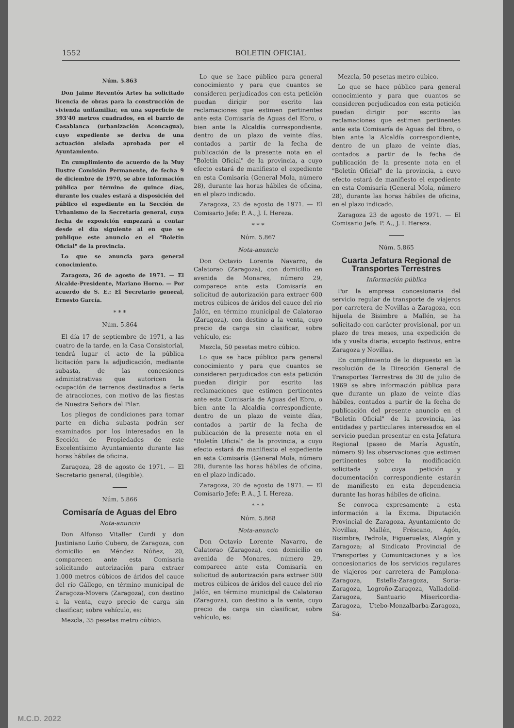1552 BOLETIN OFICIAL
Núm. 5.863
Don Jaime Reventós Artes ha solicitado licencia de obras para la construcción de vivienda unifamiliar, en una superficie de 393'40 metros cuadrados, en el barrio de Casablanca (urbanización Aconcagua), cuyo expediente se deriva de una actuación aislada aprobada por el Ayuntamiento.
En cumplimiento de acuerdo de la Muy Ilustre Comisión Permanente, de fecha 9 de diciembre de 1970, se abre información pública por término de quince días, durante los cuales estará a disposición del público el expediente en la Sección de Urbanismo de la Secretaría general, cuya fecha de exposición empezará a contar desde el día siguiente al en que se publique este anuncio en el "Boletín Oficial" de la provincia.
Lo que se anuncia para general conocimiento.
Zaragoza, 26 de agosto de 1971. — El Alcalde-Presidente, Mariano Horno. — Por acuerdo de S. E.: El Secretario general, Ernesto García.
* * *
Núm. 5.864
El día 17 de septiembre de 1971, a las cuatro de la tarde, en la Casa Consistorial, tendrá lugar el acto de la pública licitación para la adjudicación, mediante subasta, de las concesiones administrativas que autoricen la ocupación de terrenos destinados a feria de atracciones, con motivo de las fiestas de Nuestra Señora del Pilar.
Los pliegos de condiciones para tomar parte en dicha subasta podrán ser examinados por los interesados en la Sección de Propiedades de este Excelentísimo Ayuntamiento durante las horas hábiles de oficina.
Zaragoza, 28 de agosto de 1971. — El Secretario general, (ilegible).
Núm. 5.866
Comisaría de Aguas del Ebro
Nota-anuncio
Don Alfonso Vitaller Curdi y don Justiniano Luño Cubero, de Zaragoza, con domicilio en Méndez Núñez, 20, comparecen ante esta Comisaría solicitando autorización para extraer 1.000 metros cúbicos de áridos del cauce del río Gállego, en término municipal de Zaragoza-Movera (Zaragoza), con destino a la venta, cuyo precio de carga sin clasificar, sobre vehículo, es:
Mezcla, 35 pesetas metro cúbico.
Lo que se hace público para general conocimiento y para que cuantos se consideren perjudicados con esta petición puedan dirigir por escrito las reclamaciones que estimen pertinentes ante esta Comisaría de Aguas del Ebro, o bien ante la Alcaldía correspondiente, dentro de un plazo de veinte días, contados a partir de la fecha de publicación de la presente nota en el "Boletín Oficial" de la provincia, a cuyo efecto estará de manifiesto el expediente en esta Comisaría (General Mola, número 28), durante las horas hábiles de oficina, en el plazo indicado.
Zaragoza, 23 de agosto de 1971. — El Comisario Jefe: P. A., J. I. Hereza.
* * *
Núm. 5.867
Nota-anuncio
Don Octavio Lorente Navarro, de Calatorao (Zaragoza), con domicilio en avenida de Monares, número 29, comparece ante esta Comisaría en solicitud de autorización para extraer 600 metros cúbicos de áridos del cauce del río Jalón, en término municipal de Calatorao (Zaragoza), con destino a la venta, cuyo precio de carga sin clasificar, sobre vehículo, es:
Mezcla, 50 pesetas metro cúbico.
Lo que se hace público para general conocimiento y para que cuantos se consideren perjudicados con esta petición puedan dirigir por escrito las reclamaciones que estimen pertinentes ante esta Comisaría de Aguas del Ebro, o bien ante la Alcaldía correspondiente, dentro de un plazo de veinte días, contados a partir de la fecha de publicación de la presente nota en el "Boletín Oficial" de la provincia, a cuyo efecto estará de manifiesto el expediente en esta Comisaría (General Mola, número 28), durante las horas hábiles de oficina, en el plazo indicado.
Zaragoza, 20 de agosto de 1971. — El Comisario Jefe: P. A., J. I. Hereza.
* * *
Núm. 5.868
Nota-anuncio
Don Octavio Lorente Navarro, de Calatorao (Zaragoza), con domicilio en avenida de Monares, número 29, comparece ante esta Comisaría en solicitud de autorización para extraer 500 metros cúbicos de áridos del cauce del río Jalón, en término municipal de Calatorao (Zaragoza), con destino a la venta, cuyo precio de carga sin clasificar, sobre vehículo, es:
Mezcla, 50 pesetas metro cúbico.
Lo que se hace público para general conocimiento y para que cuantos se consideren perjudicados con esta petición puedan dirigir por escrito las reclamaciones que estimen pertinentes ante esta Comisaría de Aguas del Ebro, o bien ante la Alcaldía correspondiente, dentro de un plazo de veinte días, contados a partir de la fecha de publicación de la presente nota en el "Boletín Oficial" de la provincia, a cuyo efecto estará de manifiesto el expediente en esta Comisaría (General Mola, número 28), durante las horas hábiles de oficina, en el plazo indicado.
Zaragoza 23 de agosto de 1971. — El Comisario Jefe: P. A., J. I. Hereza.
Núm. 5.865
Cuarta Jefatura Regional de Transportes Terrestres
Información pública
Por la empresa concesionaria del servicio regular de transporte de viajeros por carretera de Novillas a Zaragoza, con hijuela de Bisimbre a Mallén, se ha solicitado con carácter provisional, por un plazo de tres meses, una expedición de ida y vuelta diaria, excepto festivos, entre Zaragoza y Novillas.
En cumplimiento de lo dispuesto en la resolución de la Dirección General de Transportes Terrestres de 30 de julio de 1969 se abre información pública para que durante un plazo de veinte días hábiles, contados a partir de la fecha de publicación del presente anuncio en el "Boletín Oficial" de la provincia, las entidades y particulares interesados en el servicio puedan presentar en esta Jefatura Regional (paseo de María Agustín, número 9) las observaciones que estimen pertinentes sobre la modificación solicitada y cuya petición y documentación correspondiente estarán de manifiesto en esta dependencia durante las horas hábiles de oficina.
Se convoca expresamente a esta información a la Excma. Diputación Provincial de Zaragoza, Ayuntamiento de Novillas, Mallén, Fréscano, Agón, Bisimbre, Pedrola, Figueruelas, Alagón y Zaragoza; al Sindicato Provincial de Transportes y Comunicaciones y a los concesionarios de los servicios regulares de viajeros por carretera de Pamplona-Zaragoza, Estella-Zaragoza, Soria-Zaragoza, Logroño-Zaragoza, Valladolid-Zaragoza, Santuario Misericordia-Zaragoza, Utebo-Monzalbarba-Zaragoza, Sá-
M.C.D. 2022